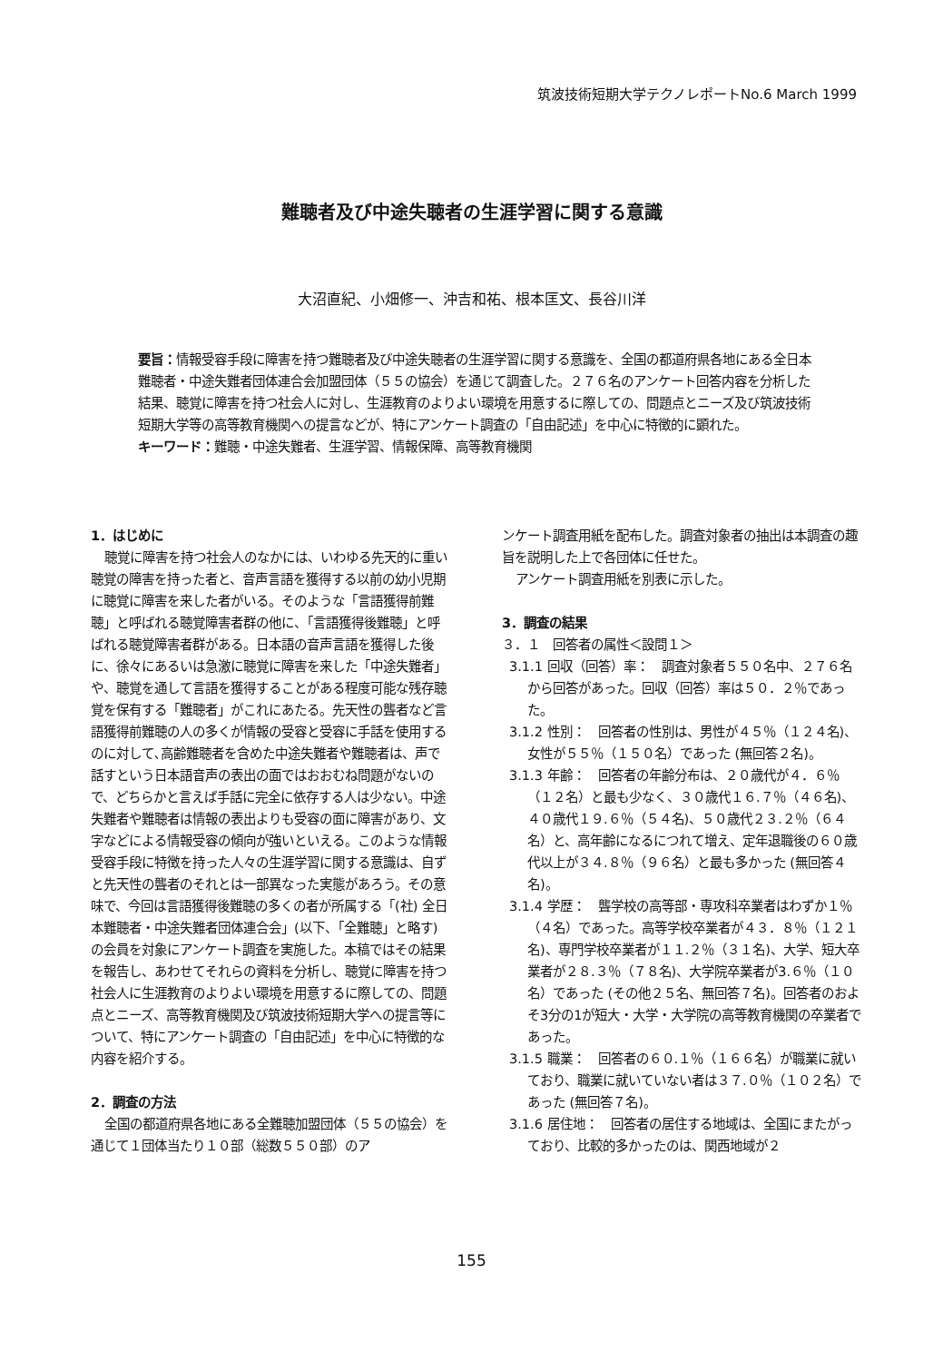筑波技術短期大学テクノレポートNo.6 March 1999
難聴者及び中途失聴者の生涯学習に関する意識
大沼直紀、小畑修一、沖吉和祐、根本匡文、長谷川洋
要旨：情報受容手段に障害を持つ難聴者及び中途失聴者の生涯学習に関する意識を、全国の都道府県各地にある全日本難聴者・中途失難者団体連合会加盟団体（５５の協会）を通じて調査した。２７６名のアンケート回答内容を分析した結果、聴覚に障害を持つ社会人に対し、生涯教育のよりよい環境を用意するに際しての、問題点とニーズ及び筑波技術短期大学等の高等教育機関への提言などが、特にアンケート調査の「自由記述」を中心に特徴的に顕れた。
キーワード：難聴・中途失難者、生涯学習、情報保障、高等教育機関
1．はじめに
聴覚に障害を持つ社会人のなかには、いわゆる先天的に重い聴覚の障害を持った者と、音声言語を獲得する以前の幼小児期に聴覚に障害を来した者がいる。そのような「言語獲得前難聴」と呼ばれる聴覚障害者群の他に、「言語獲得後難聴」と呼ばれる聴覚障害者群がある。日本語の音声言語を獲得した後に、徐々にあるいは急激に聴覚に障害を来した「中途失難者」や、聴覚を通して言語を獲得することがある程度可能な残存聴覚を保有する「難聴者」がこれにあたる。先天性の聾者など言語獲得前難聴の人の多くが情報の受容と受容に手話を使用するのに対して､高齢難聴者を含めた中途失難者や難聴者は、声で話すという日本語音声の表出の面ではおおむね問題がないので、どちらかと言えば手話に完全に依存する人は少ない。中途失難者や難聴者は情報の表出よりも受容の面に障害があり、文字などによる情報受容の傾向が強いといえる。このような情報受容手段に特徴を持った人々の生涯学習に関する意識は、自ずと先天性の聾者のそれとは一部異なった実態があろう。その意味で、今回は言語獲得後難聴の多くの者が所属する「(社) 全日本難聴者・中途失難者団体連合会」(以下、「全難聴」と略す) の会員を対象にアンケート調査を実施した。本稿ではその結果を報告し、あわせてそれらの資料を分析し、聴覚に障害を持つ社会人に生涯教育のよりよい環境を用意するに際しての、問題点とニーズ、高等教育機関及び筑波技術短期大学への提言等について、特にアンケート調査の「自由記述」を中心に特徴的な内容を紹介する。
2．調査の方法
全国の都道府県各地にある全難聴加盟団体（５５の協会）を通じて１団体当たり１０部（総数５５０部）のア
ンケート調査用紙を配布した。調査対象者の抽出は本調査の趣旨を説明した上で各団体に任せた。
アンケート調査用紙を別表に示した。
3．調査の結果
３．１　回答者の属性＜設問１＞
3.1.1 回収（回答）率：　調査対象者５５０名中、２７６名から回答があった。回収（回答）率は５０．２％であった。
3.1.2 性別：　回答者の性別は、男性が４５％（１２４名)、女性が５５％（１５０名）であった (無回答２名)。
3.1.3 年齢：　回答者の年齢分布は、２０歳代が４．６％（１２名）と最も少なく、３０歳代１６.７％（４６名)、４０歳代１９.６％（５４名)、５０歳代２３.２％（６４名）と、高年齢になるにつれて増え、定年退職後の６０歳代以上が３４.８％（９６名）と最も多かった (無回答４名)。
3.1.4 学歴：　聾学校の高等部・専攻科卒業者はわずか１％（４名）であった。高等学校卒業者が４３．８％（１２１名)、専門学校卒業者が１１.２％（３１名)、大学、短大卒業者が２８.３％（７８名)、大学院卒業者が3.６％（１０名）であった (その他２５名、無回答７名)。回答者のおよそ3分の1が短大・大学・大学院の高等教育機関の卒業者であった。
3.1.5 職業：　回答者の６０.１％（１６６名）が職業に就いており、職業に就いていない者は３７.０％（１０２名）であった (無回答７名)。
3.1.6 居住地：　回答者の居住する地域は、全国にまたがっており、比較的多かったのは、関西地域が２
155